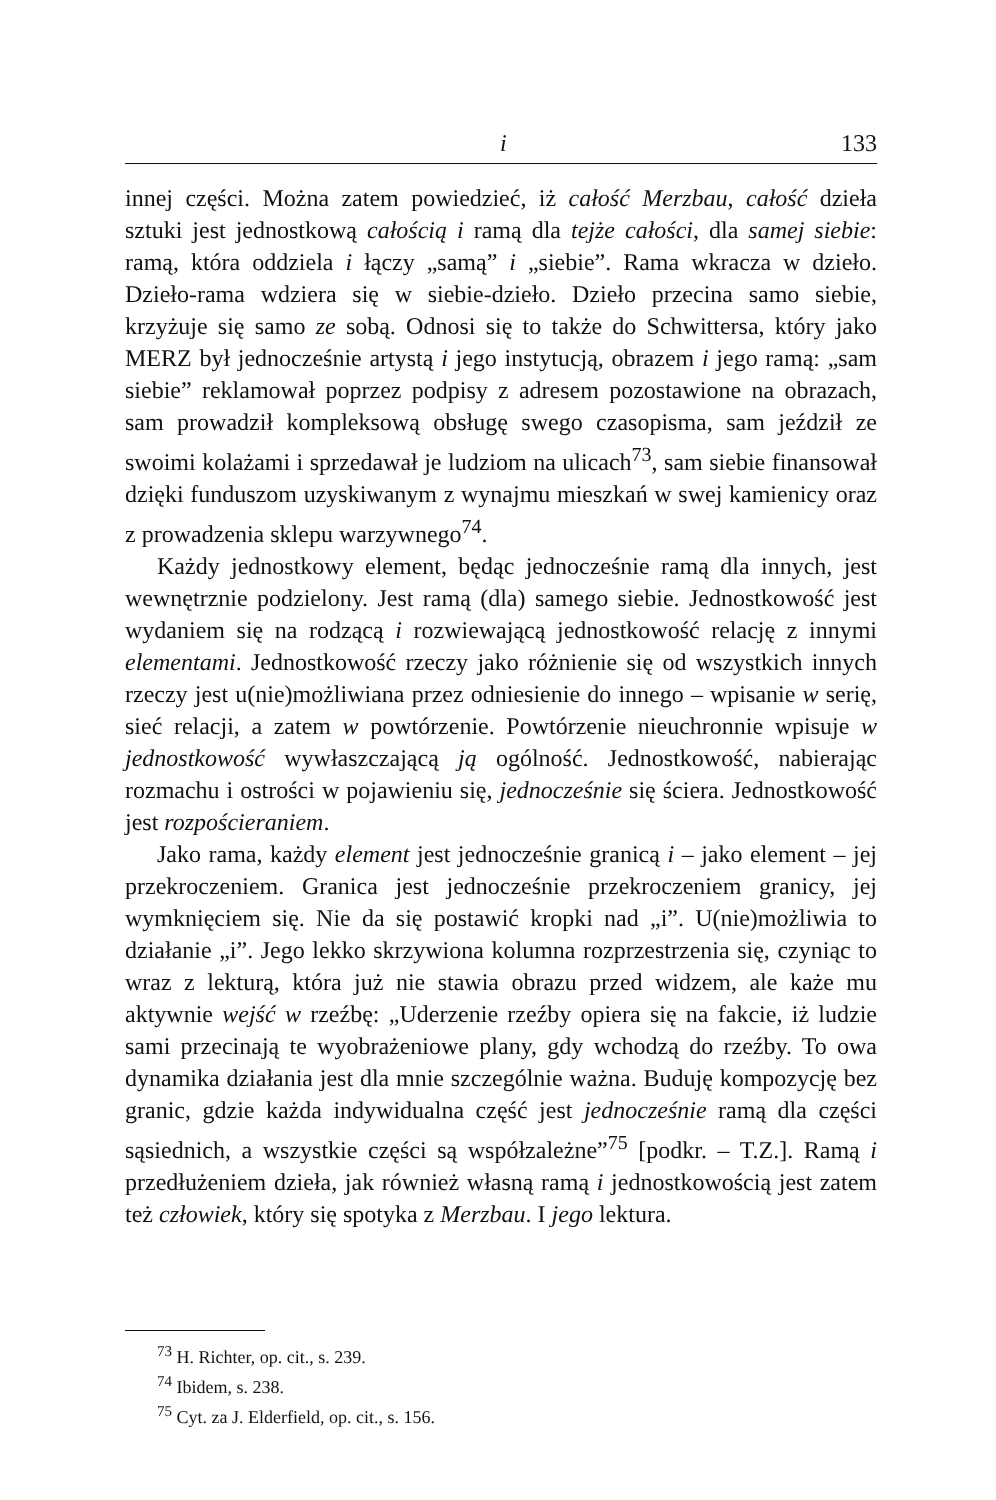i 133
innej części. Można zatem powiedzieć, iż całość Merzbau, całość dzieła sztuki jest jednostkową całością i ramą dla tejże całości, dla samej siebie: ramą, która oddziela i łączy „samą” i „siebie”. Rama wkracza w dzieło. Dzieło-rama wdziera się w siebie-dzieło. Dzieło przecina samo siebie, krzyżuje się samo ze sobą. Odnosi się to także do Schwittersa, który jako MERZ był jednocześnie artystą i jego instytucją, obrazem i jego ramą: „sam siebie” reklamował poprzez podpisy z adresem pozostawione na obrazach, sam prowadził kompleksową obsługę swego czasopisma, sam jeździł ze swoimi kolażami i sprzedawał je ludziom na ulicach<sup>73</sup>, sam siebie finansował dzięki funduszom uzyskiwanym z wynajmu mieszkań w swej kamienicy oraz z prowadzenia sklepu warzywnego<sup>74</sup>.
Każdy jednostkowy element, będąc jednocześnie ramą dla innych, jest wewnętrznie podzielony. Jest ramą (dla) samego siebie. Jednostkowość jest wydaniem się na rodzącą i rozwiewającą jednostkowość relację z innymi elementami. Jednostkowość rzeczy jako różnienie się od wszystkich innych rzeczy jest u(nie)możliwiana przez odniesienie do innego – wpisanie w serię, sieć relacji, a zatem w powtórzenie. Powtórzenie nieuchronnie wpisuje w jednostkowość wywłaszczającą ją ogólność. Jednostkowość, nabierając rozmachu i ostrości w pojawieniu się, jednocześnie się ściera. Jednostkowość jest rozpościeraniem.
Jako rama, każdy element jest jednocześnie granicą i – jako element – jej przekroczeniem. Granica jest jednocześnie przekroczeniem granicy, jej wymknięciem się. Nie da się postawić kropki nad „i”. U(nie)możliwia to działanie „i”. Jego lekko skrzywiona kolumna rozprzestrzenia się, czyniąc to wraz z lekturą, która już nie stawia obrazu przed widzem, ale każe mu aktywnie wejść w rzeźbę: „Uderzenie rzeźby opiera się na fakcie, iż ludzie sami przecinają te wyobrażeniowe plany, gdy wchodzą do rzeźby. To owa dynamika działania jest dla mnie szczególnie ważna. Buduję kompozycję bez granic, gdzie każda indywidualna część jest jednocześnie ramą dla części sąsiednich, a wszystkie części są współzależne”<sup>75</sup> [podkr. – T.Z.]. Ramą i przedłużeniem dzieła, jak również własną ramą i jednostkowością jest zatem też człowiek, który się spotyka z Merzbau. I jego lektura.
<sup>73</sup> H. Richter, op. cit., s. 239.
<sup>74</sup> Ibidem, s. 238.
<sup>75</sup> Cyt. za J. Elderfield, op. cit., s. 156.